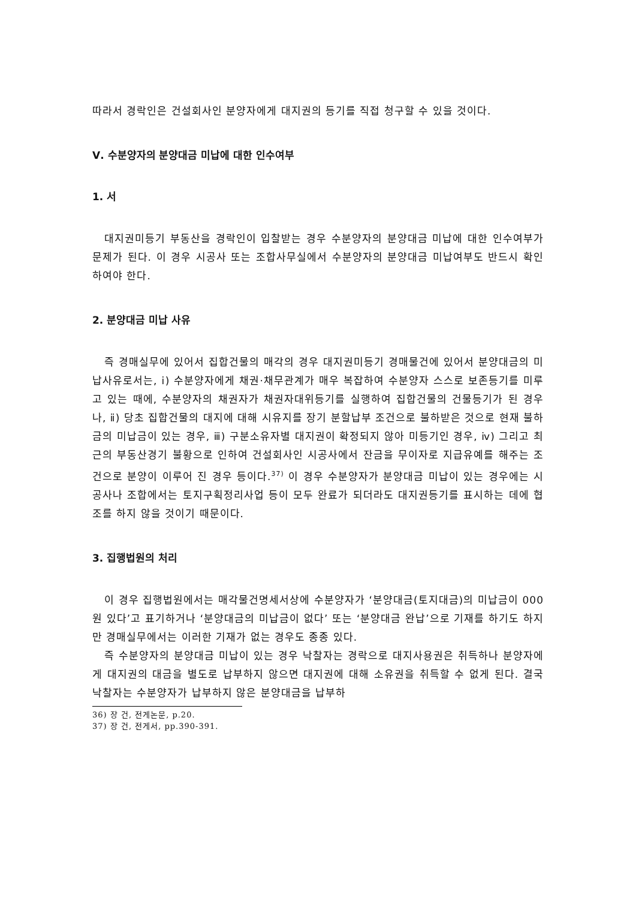따라서 경락인은 건설회사인 분양자에게 대지권의 등기를 직접 청구할 수 있을 것이다.
Ⅴ. 수분양자의 분양대금 미납에 대한 인수여부
1. 서
대지권미등기 부동산을 경락인이 입찰받는 경우 수분양자의 분양대금 미납에 대한 인수여부가 문제가 된다. 이 경우 시공사 또는 조합사무실에서 수분양자의 분양대금 미납여부도 반드시 확인하여야 한다.
2. 분양대금 미납 사유
즉 경매실무에 있어서 집합건물의 매각의 경우 대지권미등기 경매물건에 있어서 분양대금의 미납사유로서는, ⅰ) 수분양자에게 채권·채무관계가 매우 복잡하여 수분양자 스스로 보존등기를 미루고 있는 때에, 수분양자의 채권자가 채권자대위등기를 실행하여 집합건물의 건물등기가 된 경우나, ⅱ) 당초 집합건물의 대지에 대해 시유지를 장기 분할납부 조건으로 불하받은 것으로 현재 불하금의 미납금이 있는 경우, ⅲ) 구분소유자별 대지권이 확정되지 않아 미등기인 경우, ⅳ) 그리고 최근의 부동산경기 불황으로 인하여 건설회사인 시공사에서 잔금을 무이자로 지급유예를 해주는 조건으로 분양이 이루어 진 경우 등이다.<sup>37)</sup> 이 경우 수분양자가 분양대금 미납이 있는 경우에는 시공사나 조합에서는 토지구획정리사업 등이 모두 완료가 되더라도 대지권등기를 표시하는 데에 협조를 하지 않을 것이기 때문이다.
3. 집행법원의 처리
이 경우 집행법원에서는 매각물건명세서상에 수분양자가 ‘분양대금(토지대금)의 미납금이 000원 있다’고 표기하거나 ‘분양대금의 미납금이 없다’ 또는 ‘분양대금 완납’으로 기재를 하기도 하지만 경매실무에서는 이러한 기재가 없는 경우도 종종 있다.
즉 수분양자의 분양대금 미납이 있는 경우 낙찰자는 경락으로 대지사용권은 취득하나 분양자에게 대지권의 대금을 별도로 납부하지 않으면 대지권에 대해 소유권을 취득할 수 없게 된다. 결국 낙찰자는 수분양자가 납부하지 않은 분양대금을 납부하
36) 장 건, 전게논문, p.20.
37) 장 건, 전게서, pp.390-391.